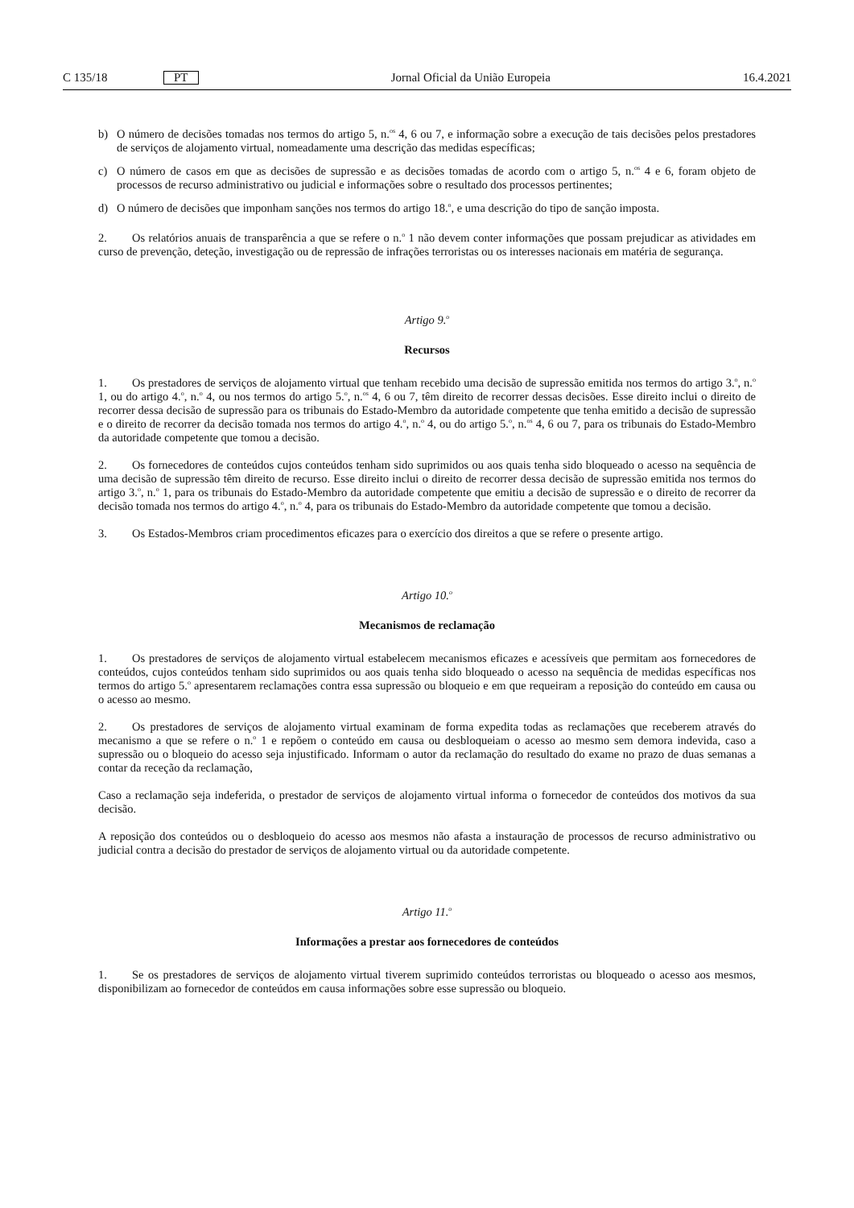C 135/18 PT Jornal Oficial da União Europeia 16.4.2021
b) O número de decisões tomadas nos termos do artigo 5, n.<sup>os</sup> 4, 6 ou 7, e informação sobre a execução de tais decisões pelos prestadores de serviços de alojamento virtual, nomeadamente uma descrição das medidas específicas;
c) O número de casos em que as decisões de supressão e as decisões tomadas de acordo com o artigo 5, n.<sup>os</sup> 4 e 6, foram objeto de processos de recurso administrativo ou judicial e informações sobre o resultado dos processos pertinentes;
d) O número de decisões que imponham sanções nos termos do artigo 18.<sup>o</sup>, e uma descrição do tipo de sanção imposta.
2. Os relatórios anuais de transparência a que se refere o n.<sup>o</sup> 1 não devem conter informações que possam prejudicar as atividades em curso de prevenção, deteção, investigação ou de repressão de infrações terroristas ou os interesses nacionais em matéria de segurança.
Artigo 9.<sup>o</sup>
Recursos
1. Os prestadores de serviços de alojamento virtual que tenham recebido uma decisão de supressão emitida nos termos do artigo 3.<sup>o</sup>, n.<sup>o</sup> 1, ou do artigo 4.<sup>o</sup>, n.<sup>o</sup> 4, ou nos termos do artigo 5.<sup>o</sup>, n.<sup>os</sup> 4, 6 ou 7, têm direito de recorrer dessas decisões. Esse direito inclui o direito de recorrer dessa decisão de supressão para os tribunais do Estado-Membro da autoridade competente que tenha emitido a decisão de supressão e o direito de recorrer da decisão tomada nos termos do artigo 4.<sup>o</sup>, n.<sup>o</sup> 4, ou do artigo 5.<sup>o</sup>, n.<sup>os</sup> 4, 6 ou 7, para os tribunais do Estado-Membro da autoridade competente que tomou a decisão.
2. Os fornecedores de conteúdos cujos conteúdos tenham sido suprimidos ou aos quais tenha sido bloqueado o acesso na sequência de uma decisão de supressão têm direito de recurso. Esse direito inclui o direito de recorrer dessa decisão de supressão emitida nos termos do artigo 3.<sup>o</sup>, n.<sup>o</sup> 1, para os tribunais do Estado-Membro da autoridade competente que emitiu a decisão de supressão e o direito de recorrer da decisão tomada nos termos do artigo 4.<sup>o</sup>, n.<sup>o</sup> 4, para os tribunais do Estado-Membro da autoridade competente que tomou a decisão.
3. Os Estados-Membros criam procedimentos eficazes para o exercício dos direitos a que se refere o presente artigo.
Artigo 10.<sup>o</sup>
Mecanismos de reclamação
1. Os prestadores de serviços de alojamento virtual estabelecem mecanismos eficazes e acessíveis que permitam aos fornecedores de conteúdos, cujos conteúdos tenham sido suprimidos ou aos quais tenha sido bloqueado o acesso na sequência de medidas específicas nos termos do artigo 5.<sup>o</sup> apresentarem reclamações contra essa supressão ou bloqueio e em que requeiram a reposição do conteúdo em causa ou o acesso ao mesmo.
2. Os prestadores de serviços de alojamento virtual examinam de forma expedita todas as reclamações que receberem através do mecanismo a que se refere o n.<sup>o</sup> 1 e repõem o conteúdo em causa ou desbloqueiam o acesso ao mesmo sem demora indevida, caso a supressão ou o bloqueio do acesso seja injustificado. Informam o autor da reclamação do resultado do exame no prazo de duas semanas a contar da receção da reclamação,
Caso a reclamação seja indeferida, o prestador de serviços de alojamento virtual informa o fornecedor de conteúdos dos motivos da sua decisão.
A reposição dos conteúdos ou o desbloqueio do acesso aos mesmos não afasta a instauração de processos de recurso administrativo ou judicial contra a decisão do prestador de serviços de alojamento virtual ou da autoridade competente.
Artigo 11.<sup>o</sup>
Informações a prestar aos fornecedores de conteúdos
1. Se os prestadores de serviços de alojamento virtual tiverem suprimido conteúdos terroristas ou bloqueado o acesso aos mesmos, disponibilizam ao fornecedor de conteúdos em causa informações sobre esse supressão ou bloqueio.